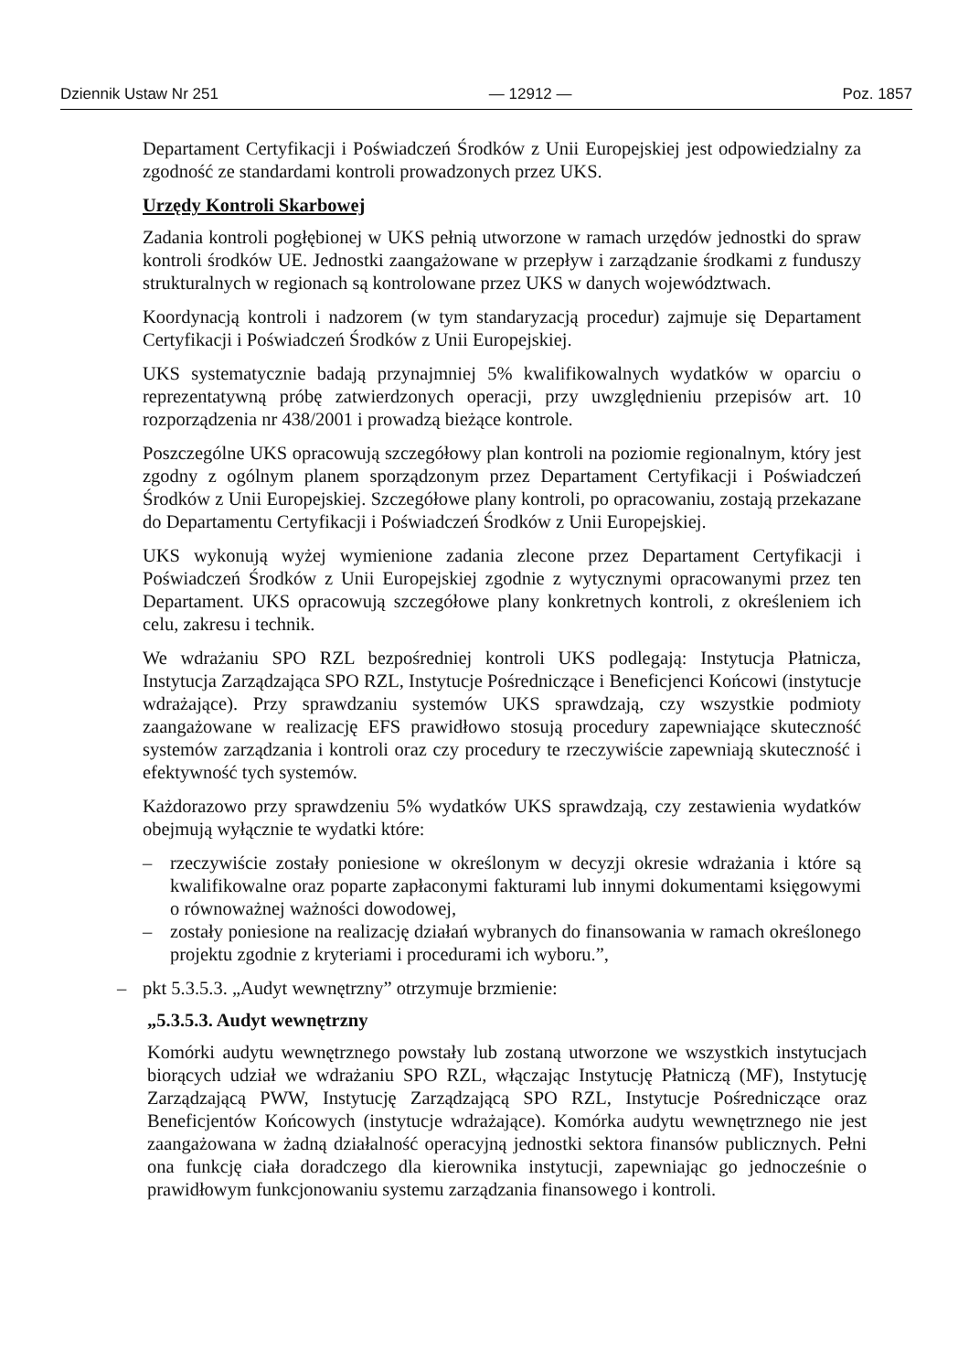Dziennik Ustaw Nr 251 — 12912 — Poz. 1857
Departament Certyfikacji i Poświadczeń Środków z Unii Europejskiej jest odpowiedzialny za zgodność ze standardami kontroli prowadzonych przez UKS.
Urzędy Kontroli Skarbowej
Zadania kontroli pogłębionej w UKS pełnią utworzone w ramach urzędów jednostki do spraw kontroli środków UE. Jednostki zaangażowane w przepływ i zarządzanie środkami z funduszy strukturalnych w regionach są kontrolowane przez UKS w danych województwach.
Koordynacją kontroli i nadzorem (w tym standaryzacją procedur) zajmuje się Departament Certyfikacji i Poświadczeń Środków z Unii Europejskiej.
UKS systematycznie badają przynajmniej 5% kwalifikowalnych wydatków w oparciu o reprezentatywną próbę zatwierdzonych operacji, przy uwzględnieniu przepisów art. 10 rozporządzenia nr 438/2001 i prowadzą bieżące kontrole.
Poszczególne UKS opracowują szczegółowy plan kontroli na poziomie regionalnym, który jest zgodny z ogólnym planem sporządzonym przez Departament Certyfikacji i Poświadczeń Środków z Unii Europejskiej. Szczegółowe plany kontroli, po opracowaniu, zostają przekazane do Departamentu Certyfikacji i Poświadczeń Środków z Unii Europejskiej.
UKS wykonują wyżej wymienione zadania zlecone przez Departament Certyfikacji i Poświadczeń Środków z Unii Europejskiej zgodnie z wytycznymi opracowanymi przez ten Departament. UKS opracowują szczegółowe plany konkretnych kontroli, z określeniem ich celu, zakresu i technik.
We wdrażaniu SPO RZL bezpośredniej kontroli UKS podlegają: Instytucja Płatnicza, Instytucja Zarządzająca SPO RZL, Instytucje Pośredniczące i Beneficjenci Końcowi (instytucje wdrażające). Przy sprawdzaniu systemów UKS sprawdzają, czy wszystkie podmioty zaangażowane w realizację EFS prawidłowo stosują procedury zapewniające skuteczność systemów zarządzania i kontroli oraz czy procedury te rzeczywiście zapewniają skuteczność i efektywność tych systemów.
Każdorazowo przy sprawdzeniu 5% wydatków UKS sprawdzają, czy zestawienia wydatków obejmują wyłącznie te wydatki które:
– rzeczywiście zostały poniesione w określonym w decyzji okresie wdrażania i które są kwalifikowalne oraz poparte zapłaconymi fakturami lub innymi dokumentami księgowymi o równoważnej ważności dowodowej,
– zostały poniesione na realizację działań wybranych do finansowania w ramach określonego projektu zgodnie z kryteriami i procedurami ich wyboru.”,
– pkt 5.3.5.3. „Audyt wewnętrzny” otrzymuje brzmienie:
„5.3.5.3. Audyt wewnętrzny
Komórki audytu wewnętrznego powstały lub zostaną utworzone we wszystkich instytucjach biorących udział we wdrażaniu SPO RZL, włączając Instytucję Płatniczą (MF), Instytucję Zarządzającą PWW, Instytucję Zarządzającą SPO RZL, Instytucje Pośredniczące oraz Beneficjentów Końcowych (instytucje wdrażające). Komórka audytu wewnętrznego nie jest zaangażowana w żadną działalność operacyjną jednostki sektora finansów publicznych. Pełni ona funkcję ciała doradczego dla kierownika instytucji, zapewniając go jednocześnie o prawidłowym funkcjonowaniu systemu zarządzania finansowego i kontroli.